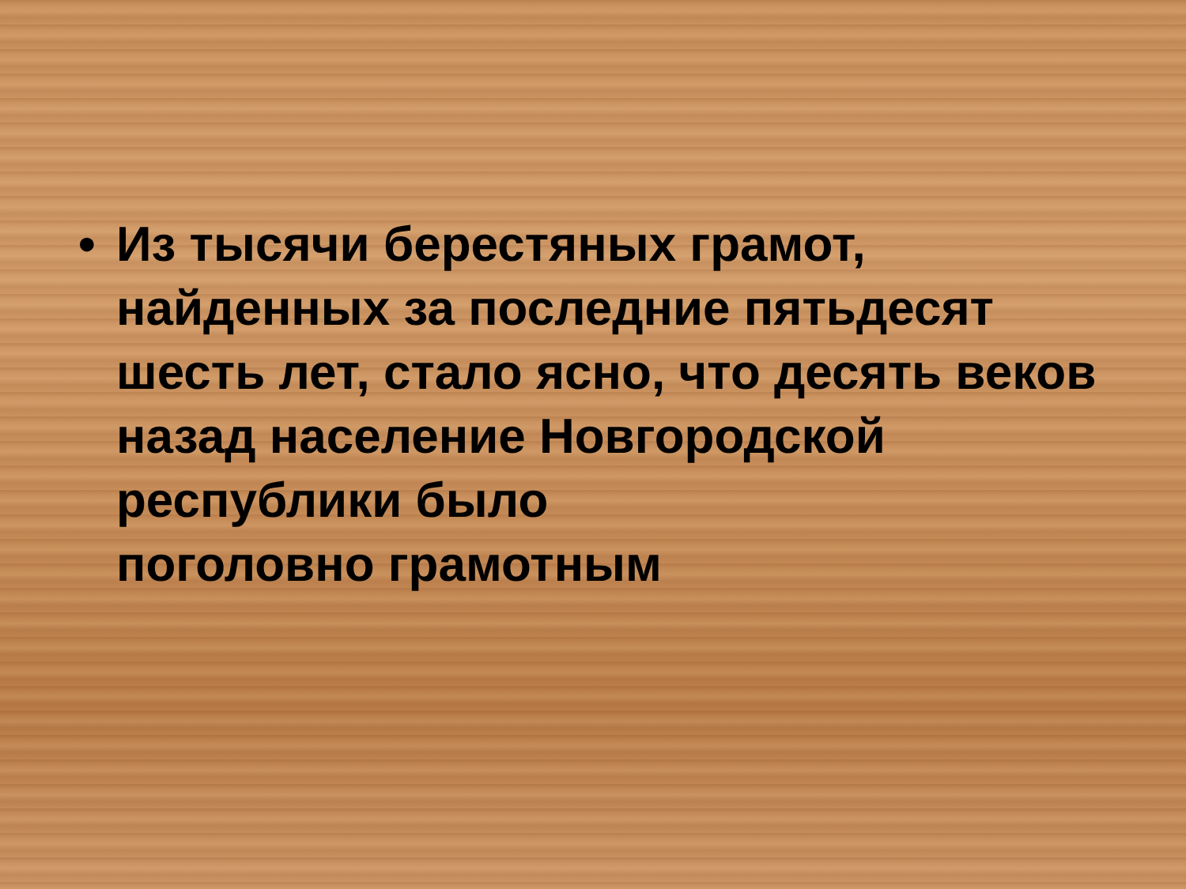• Из тысячи берестяных грамот, найденных за последние пятьдесят шесть лет, стало ясно, что десять веков назад население Новгородской республики было
поголовно грамотным